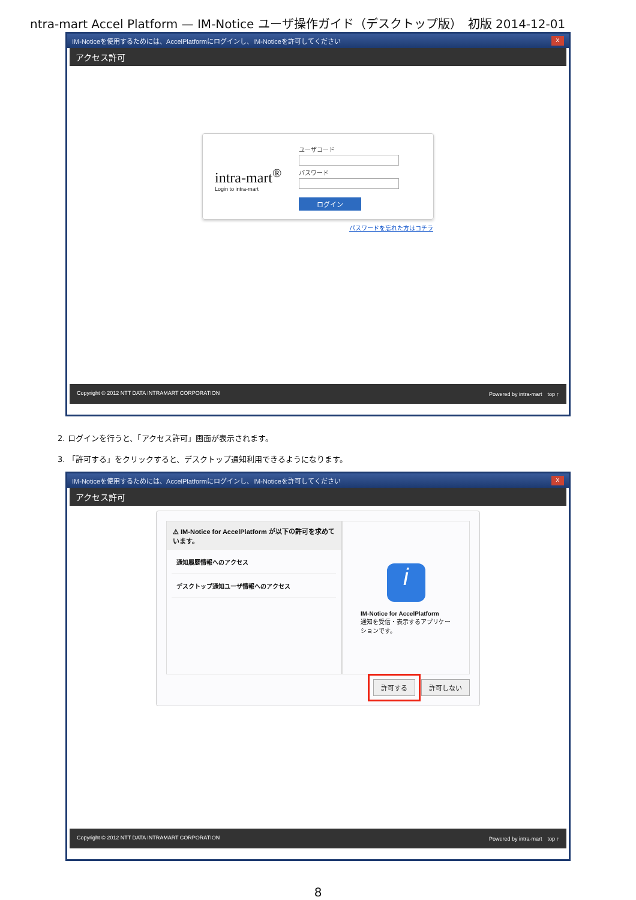ntra-mart Accel Platform — IM-Notice ユーザ操作ガイド（デスクトップ版）　初版 2014-12-01
IM-Noticeを使用するためには、AccelPlatformにログインし、IM-Noticeを許可してください x
アクセス許可
intra-mart<sup>®</sup>
Login to intra-mart
ユーザコード
パスワード
ログイン
パスワードを忘れた方はコチラ
Copyright © 2012 NTT DATA INTRAMART CORPORATION Powered by intra-mart　top ↑
2. ログインを行うと、「アクセス許可」画面が表示されます。
3. 「許可する」をクリックすると、デスクトップ通知利用できるようになります。
IM-Noticeを使用するためには、AccelPlatformにログインし、IM-Noticeを許可してください x
アクセス許可
⚠ IM-Notice for AccelPlatform が以下の許可を求めています。
通知履歴情報へのアクセス
デスクトップ通知ユーザ情報へのアクセス
i
IM-Notice for AccelPlatform
通知を受信・表示するアプリケーションです。
許可する 許可しない
Copyright © 2012 NTT DATA INTRAMART CORPORATION Powered by intra-mart　top ↑
8